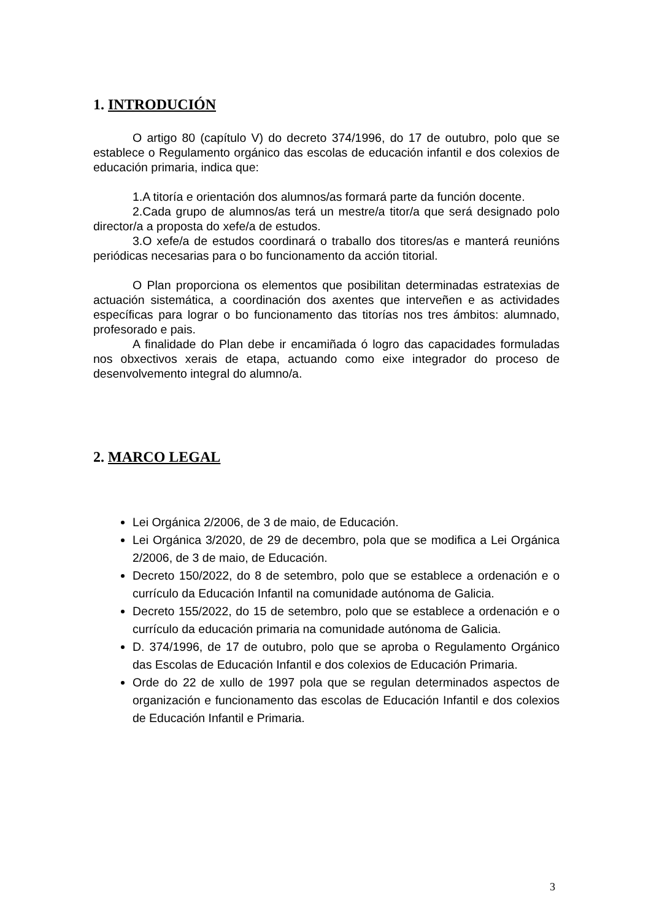1. INTRODUCIÓN
O artigo 80 (capítulo V) do decreto 374/1996, do 17 de outubro, polo que se establece o Regulamento orgánico das escolas de educación infantil e dos colexios de educación primaria, indica que:
1.A titoría e orientación dos alumnos/as formará parte da función docente.
2.Cada grupo de alumnos/as terá un mestre/a titor/a que será designado polo director/a a proposta do xefe/a de estudos.
3.O xefe/a de estudos coordinará o traballo dos titores/as e manterá reunións periódicas necesarias para o bo funcionamento da acción titorial.
O Plan proporciona os elementos que posibilitan determinadas estratexias de actuación sistemática, a coordinación dos axentes que interveñen e as actividades específicas para lograr o bo funcionamento das titorías nos tres ámbitos: alumnado, profesorado e pais.
A finalidade do Plan debe ir encamiñada ó logro das capacidades formuladas nos obxectivos xerais de etapa, actuando como eixe integrador do proceso de desenvolvemento integral do alumno/a.
2. MARCO LEGAL
Lei Orgánica 2/2006, de 3 de maio, de Educación.
Lei Orgánica 3/2020, de 29 de decembro, pola que se modifica a Lei Orgánica 2/2006, de 3 de maio, de Educación.
Decreto 150/2022, do 8 de setembro, polo que se establece a ordenación e o currículo da Educación Infantil na comunidade autónoma de Galicia.
Decreto 155/2022, do 15 de setembro, polo que se establece a ordenación e o currículo da educación primaria na comunidade autónoma de Galicia.
D. 374/1996, de 17 de outubro, polo que se aproba o Regulamento Orgánico das Escolas de Educación Infantil e dos colexios de Educación Primaria.
Orde do 22 de xullo de 1997 pola que se regulan determinados aspectos de organización e funcionamento das escolas de Educación Infantil e dos colexios de Educación Infantil e Primaria.
3